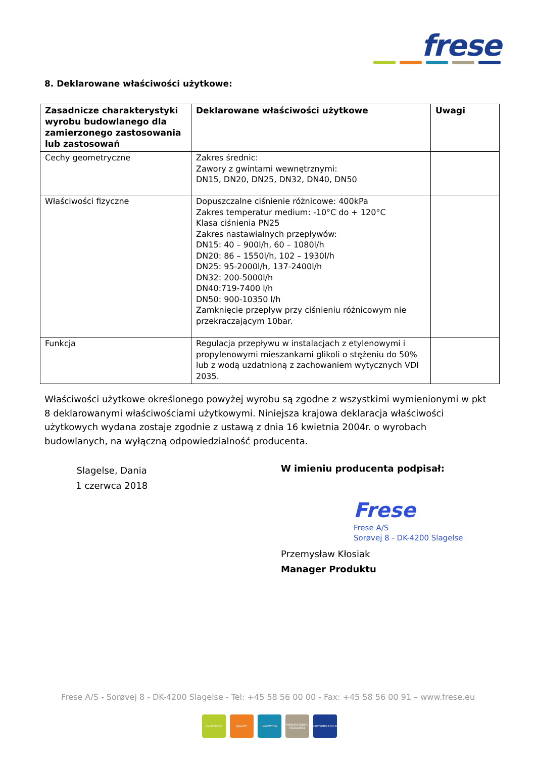frese
8. Deklarowane właściwości użytkowe:
| Zasadnicze charakterystyki wyrobu budowlanego dla zamierzonego zastosowania lub zastosowań | Deklarowane właściwości użytkowe | Uwagi |
| --- | --- | --- |
| Cechy geometryczne | Zakres średnic: Zawory z gwintami wewnętrznymi: DN15, DN20, DN25, DN32, DN40, DN50 | |
| Właściwości fizyczne | Dopuszczalne ciśnienie różnicowe: 400kPa Zakres temperatur medium: -10°C do + 120°C Klasa ciśnienia PN25 Zakres nastawialnych przepływów: DN15: 40 – 900l/h, 60 – 1080l/h DN20: 86 – 1550l/h, 102 – 1930l/h DN25: 95-2000l/h, 137-2400l/h DN32: 200-5000l/h DN40:719-7400 l/h DN50: 900-10350 l/h Zamknięcie przepływ przy ciśnieniu różnicowym nie przekraczającym 10bar. | |
| Funkcja | Regulacja przepływu w instalacjach z etylenowymi i propylenowymi mieszankami glikoli o stężeniu do 50% lub z wodą uzdatnioną z zachowaniem wytycznych VDI 2035. | |
Właściwości użytkowe określonego powyżej wyrobu są zgodne z wszystkimi wymienionymi w pkt 8 deklarowanymi właściwościami użytkowymi. Niniejsza krajowa deklaracja właściwości użytkowych wydana zostaje zgodnie z ustawą z dnia 16 kwietnia 2004r. o wyrobach budowlanych, na wyłączną odpowiedzialność producenta.
Slagelse, Dania
1 czerwca 2018
W imieniu producenta podpisał:
Frese
Frese A/S
Sorøvej 8 - DK-4200 Slagelse
Przemysław Kłosiak
Manager Produktu
Frese A/S - Sorøvej 8 - DK-4200 Slagelse - Tel: +45 58 56 00 00 - Fax: +45 58 56 00 91 – www.frese.eu
KNOWLEDGE QUALITY INNOVATION MANUFACTURING EXCELLENCE
CUSTOMER FOCUS